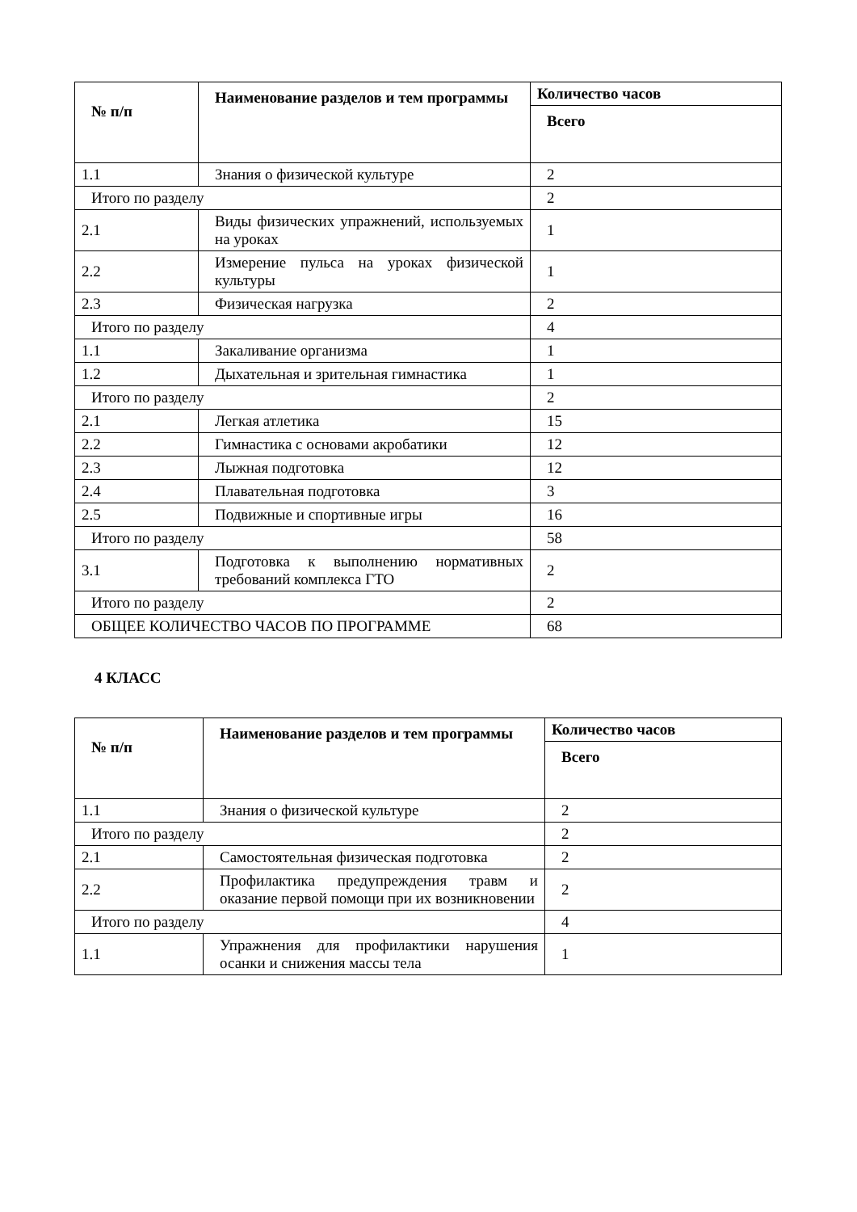| № п/п | Наименование разделов и тем программы | Количество часов |
| --- | --- | --- |
| | | Всего |
| 1.1 | Знания о физической культуре | 2 |
| Итого по разделу | | 2 |
| 2.1 | Виды физических упражнений, используемых на уроках | 1 |
| 2.2 | Измерение пульса на уроках физической культуры | 1 |
| 2.3 | Физическая нагрузка | 2 |
| Итого по разделу | | 4 |
| 1.1 | Закаливание организма | 1 |
| 1.2 | Дыхательная и зрительная гимнастика | 1 |
| Итого по разделу | | 2 |
| 2.1 | Легкая атлетика | 15 |
| 2.2 | Гимнастика с основами акробатики | 12 |
| 2.3 | Лыжная подготовка | 12 |
| 2.4 | Плавательная подготовка | 3 |
| 2.5 | Подвижные и спортивные игры | 16 |
| Итого по разделу | | 58 |
| 3.1 | Подготовка к выполнению нормативных требований комплекса ГТО | 2 |
| Итого по разделу | | 2 |
| ОБЩЕЕ КОЛИЧЕСТВО ЧАСОВ ПО ПРОГРАММЕ | | 68 |
4 КЛАСС
| № п/п | Наименование разделов и тем программы | Количество часов |
| --- | --- | --- |
| | | Всего |
| 1.1 | Знания о физической культуре | 2 |
| Итого по разделу | | 2 |
| 2.1 | Самостоятельная физическая подготовка | 2 |
| 2.2 | Профилактика предупреждения травм и оказание первой помощи при их возникновении | 2 |
| Итого по разделу | | 4 |
| 1.1 | Упражнения для профилактики нарушения осанки и снижения массы тела | 1 |